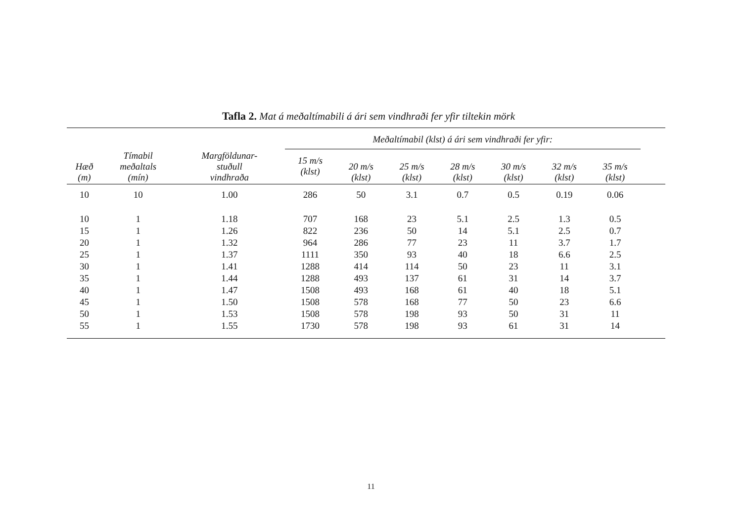Tafla 2. Mat á meðaltímabili á ári sem vindhraði fer yfir tiltekin mörk
| Hæð (m) | Tímabil meðaltals (mín) | Margföldunar- stuðull vindhraða | Meðaltímabil (klst) á ári sem vindhraði fer yfir: | | | | | | | |
| --- | --- | --- | --- | --- | --- | --- | --- | --- | --- | --- |
| | | | 15 m/s (klst) | 20 m/s (klst) | 25 m/s (klst) | 28 m/s (klst) | 30 m/s (klst) | 32 m/s (klst) | 35 m/s (klst) | |
| 10 | 10 | 1.00 | 286 | 50 | 3.1 | 0.7 | 0.5 | 0.19 | 0.06 | |
| 10 | 1 | 1.18 | 707 | 168 | 23 | 5.1 | 2.5 | 1.3 | 0.5 | |
| 15 | 1 | 1.26 | 822 | 236 | 50 | 14 | 5.1 | 2.5 | 0.7 | |
| 20 | 1 | 1.32 | 964 | 286 | 77 | 23 | 11 | 3.7 | 1.7 | |
| 25 | 1 | 1.37 | 1111 | 350 | 93 | 40 | 18 | 6.6 | 2.5 | |
| 30 | 1 | 1.41 | 1288 | 414 | 114 | 50 | 23 | 11 | 3.1 | |
| 35 | 1 | 1.44 | 1288 | 493 | 137 | 61 | 31 | 14 | 3.7 | |
| 40 | 1 | 1.47 | 1508 | 493 | 168 | 61 | 40 | 18 | 5.1 | |
| 45 | 1 | 1.50 | 1508 | 578 | 168 | 77 | 50 | 23 | 6.6 | |
| 50 | 1 | 1.53 | 1508 | 578 | 198 | 93 | 50 | 31 | 11 | |
| 55 | 1 | 1.55 | 1730 | 578 | 198 | 93 | 61 | 31 | 14 | |
11